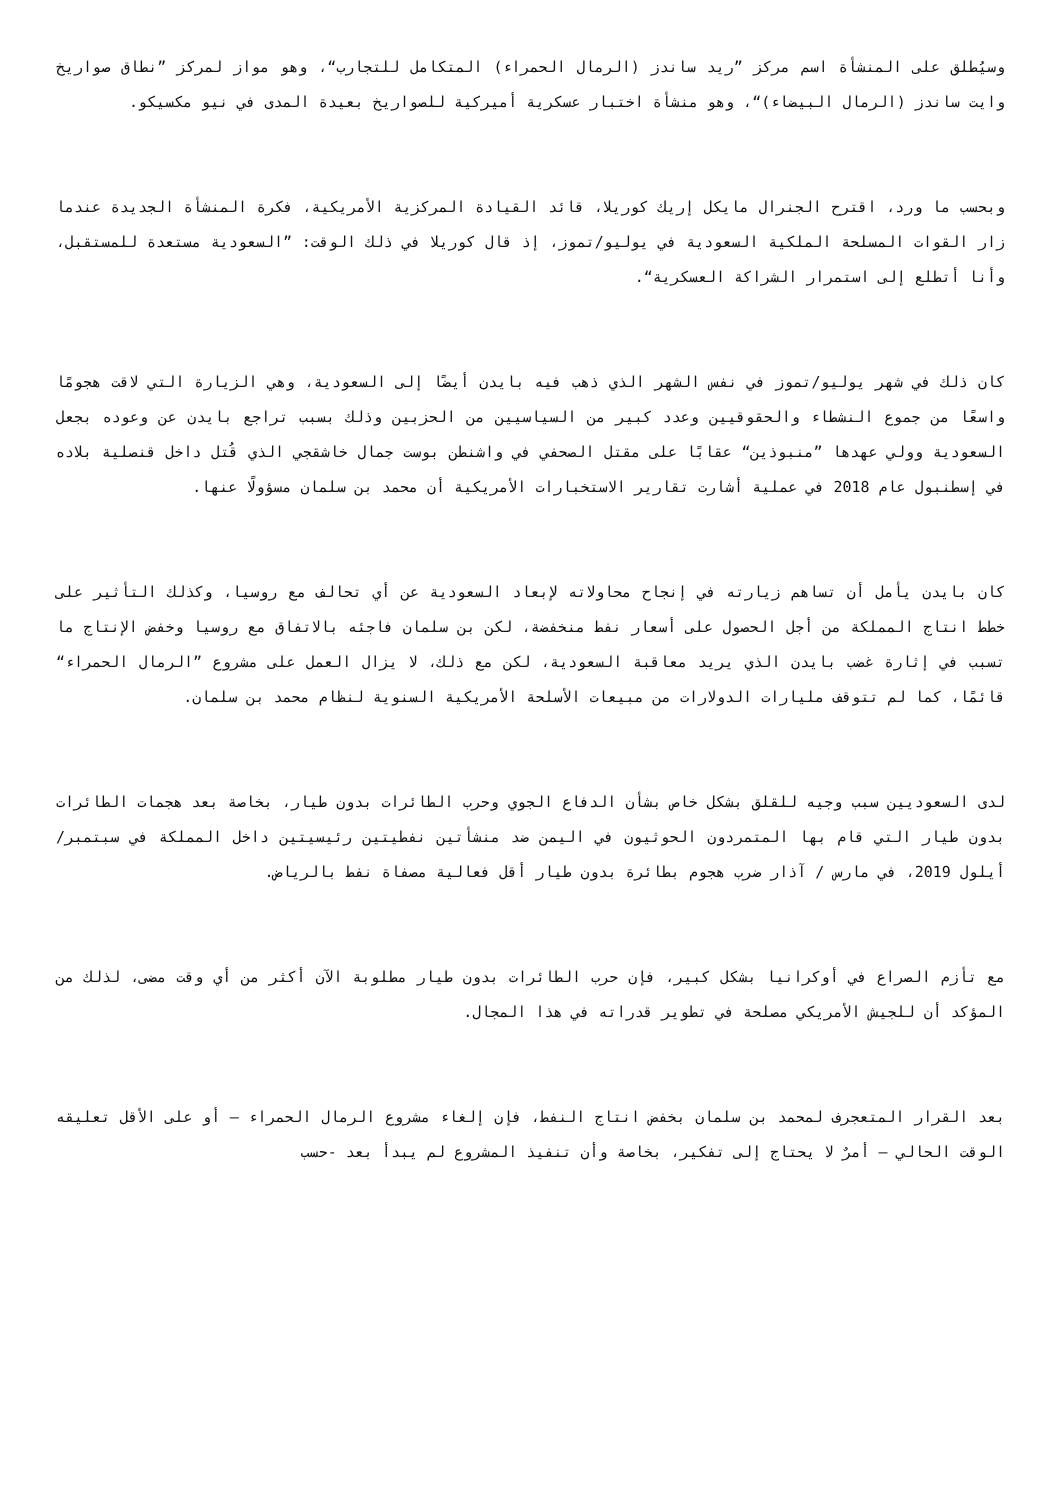وسيُطلق على المنشأة اسم مركز ”ريد ساندز (الرمال الحمراء) المتكامل للتجارب“، وهو مواز لمركز ”نطاق صواريخ وايت ساندز (الرمال البيضاء)“، وهو منشأة اختبار عسكرية أميركية للصواريخ بعيدة المدى في نيو مكسيكو.
وبحسب ما ورد، اقترح الجنرال مايكل إريك كوريلا، قائد القيادة المركزية الأمريكية، فكرة المنشأة الجديدة عندما زار القوات المسلحة الملكية السعودية في يوليو/تموز، إذ قال كوريلا في ذلك الوقت: ”السعودية مستعدة للمستقبل، وأنا أتطلع إلى استمرار الشراكة العسكرية“.
كان ذلك في شهر يوليو/تموز في نفس الشهر الذي ذهب فيه بايدن أيضًا إلى السعودية، وهي الزيارة التي لاقت هجومًا واسعًا من جموع النشطاء والحقوقيين وعدد كبير من السياسيين من الحزبين وذلك بسبب تراجع بايدن عن وعوده بجعل السعودية وولي عهدها ”منبوذين“ عقابًا على مقتل الصحفي في واشنطن بوست جمال خاشقجي الذي قُتل داخل قنصلية بلاده في إسطنبول عام 2018 في عملية أشارت تقارير الاستخبارات الأمريكية أن محمد بن سلمان مسؤولًا عنها.
كان بايدن يأمل أن تساهم زيارته في إنجاح محاولاته لإبعاد السعودية عن أي تحالف مع روسيا، وكذلك التأثير على خطط انتاج المملكة من أجل الحصول على أسعار نفط منخفضة، لكن بن سلمان فاجئه بالاتفاق مع روسيا وخفض الإنتاج ما تسبب في إثارة غضب بايدن الذي يريد معاقبة السعودية، لكن مع ذلك، لا يزال العمل على مشروع ”الرمال الحمراء“ قائمًا، كما لم تتوقف مليارات الدولارات من مبيعات الأسلحة الأمريكية السنوية لنظام محمد بن سلمان.
لدى السعوديين سبب وجيه للقلق بشكل خاص بشأن الدفاع الجوي وحرب الطائرات بدون طيار، بخاصة بعد هجمات الطائرات بدون طيار التي قام بها المتمردون الحوثيون في اليمن ضد منشأتين نفطيتين رئيسيتين داخل المملكة في سبتمبر/ أيلول 2019، في مارس / آذار ضرب هجوم بطائرة بدون طيار أقل فعالية مصفاة نفط بالرياض.
مع تأزم الصراع في أوكرانيا بشكل كبير، فإن حرب الطائرات بدون طيار مطلوبة الآن أكثر من أي وقت مضى، لذلك من المؤكد أن للجيش الأمريكي مصلحة في تطوير قدراته في هذا المجال.
بعد القرار المتعجرف لمحمد بن سلمان بخفض انتاج النفط، فإن إلغاء مشروع الرمال الحمراء – أو على الأقل تعليقه الوقت الحالي – أمرٌ لا يحتاج إلى تفكير، بخاصة وأن تنفيذ المشروع لم يبدأ بعد -حسب